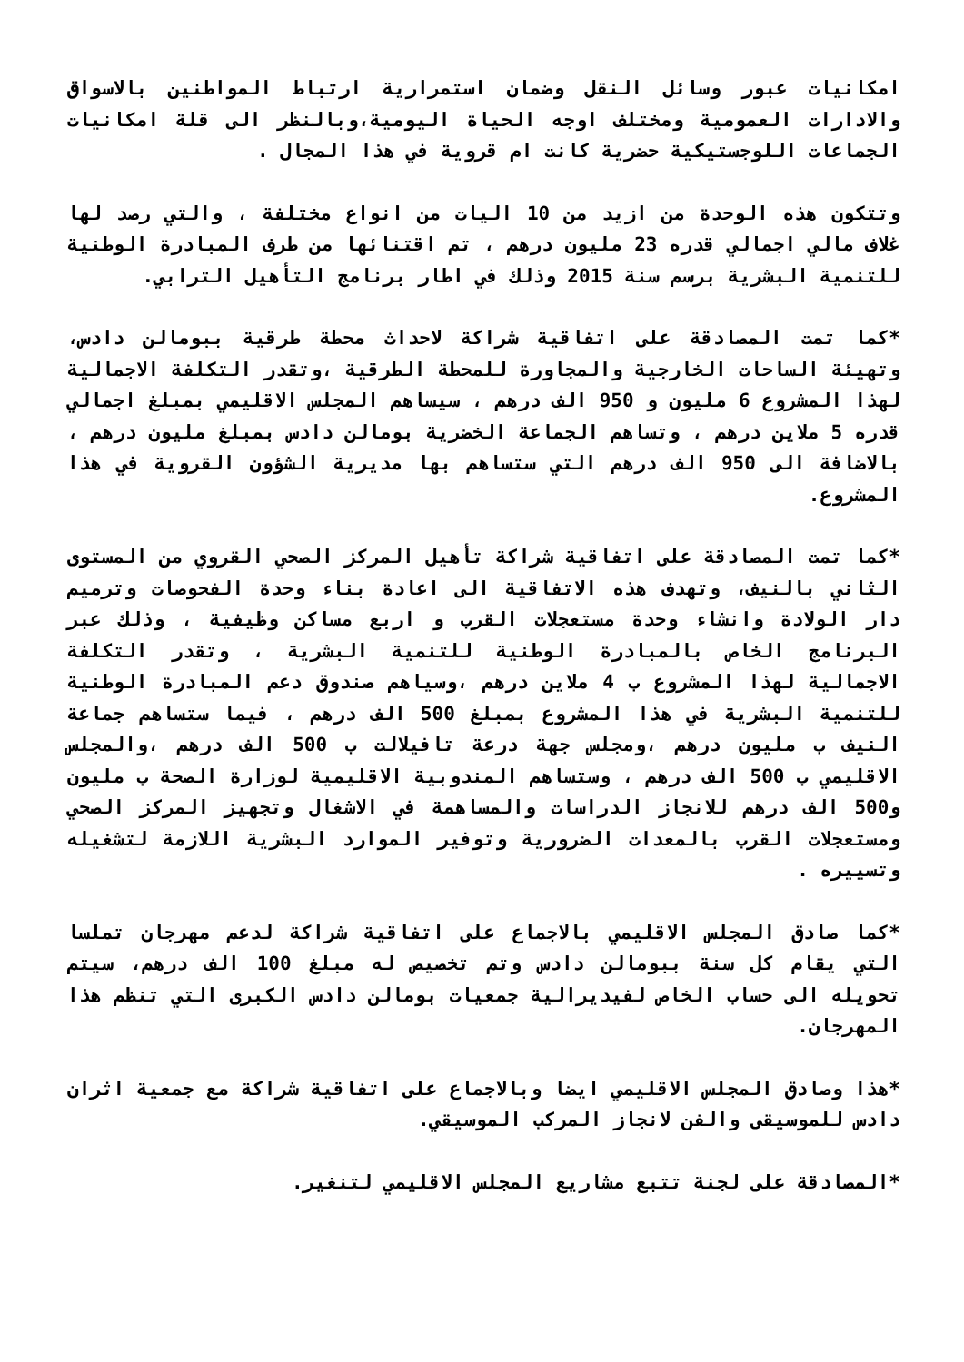امكانيات عبور وسائل النقل وضمان استمرارية ارتباط المواطنين بالاسواق والادارات العمومية ومختلف اوجه الحياة اليومية،وبالنظر الى قلة امكانيات الجماعات اللوجستيكية حضرية كانت ام قروية في هذا المجال .
وتتكون هذه الوحدة من ازيد من 10 اليات من انواع مختلفة ، والتي رصد لها غلاف مالي اجمالي قدره 23 مليون درهم ، تم اقتنائها من طرف المبادرة الوطنية للتنمية البشرية برسم سنة 2015 وذلك في اطار برنامج التأهيل الترابي.
*كما تمت المصادقة على اتفاقية شراكة لاحداث محطة طرقية ببومالن دادس، وتهيئة الساحات الخارجية والمجاورة للمحطة الطرقية ،وتقدر التكلفة الاجمالية لهذا المشروع 6 مليون و 950 الف درهم ، سيساهم المجلس الاقليمي بمبلغ اجمالي قدره 5 ملاين درهم ، وتساهم الجماعة الخضرية بومالن دادس بمبلغ مليون درهم ، بالاضافة الى 950 الف درهم التي ستساهم بها مديرية الشؤون القروية في هذا المشروع.
*كما تمت المصادقة على اتفاقية شراكة تأهيل المركز الصحي القروي من المستوى الثاني بالنيف، وتهدف هذه الاتفاقية الى اعادة بناء وحدة الفحوصات وترميم دار الولادة وانشاء وحدة مستعجلات القرب و اربع مساكن وظيفية ، وذلك عبر البرنامج الخاص بالمبادرة الوطنية للتنمية البشرية ، وتقدر التكلفة الاجمالية لهذا المشروع ب 4 ملاين درهم ،وسياهم صندوق دعم المبادرة الوطنية للتنمية البشرية في هذا المشروع بمبلغ 500 الف درهم ، فيما ستساهم جماعة النيف ب مليون درهم ،ومجلس جهة درعة تافيلالت ب 500 الف درهم ،والمجلس الاقليمي ب 500 الف درهم ، وستساهم المندوبية الاقليمية لوزارة الصحة ب مليون و500 الف درهم للانجاز الدراسات والمساهمة في الاشغال وتجهيز المركز الصحي ومستعجلات القرب بالمعدات الضرورية وتوفير الموارد البشرية اللازمة لتشغيله وتسييره .
*كما صادق المجلس الاقليمي بالاجماع على اتفاقية شراكة لدعم مهرجان تملسا التي يقام كل سنة ببومالن دادس وتم تخصيص له مبلغ 100 الف درهم، سيتم تحويله الى حساب الخاص لفيديرالية جمعيات بومالن دادس الكبرى التي تنظم هذا المهرجان.
*هذا وصادق المجلس الاقليمي ايضا وبالاجماع على اتفاقية شراكة مع جمعية اثران دادس للموسيقى والفن لانجاز المركب الموسيقي.
*المصادقة على لجنة تتبع مشاريع المجلس الاقليمي لتنغير.